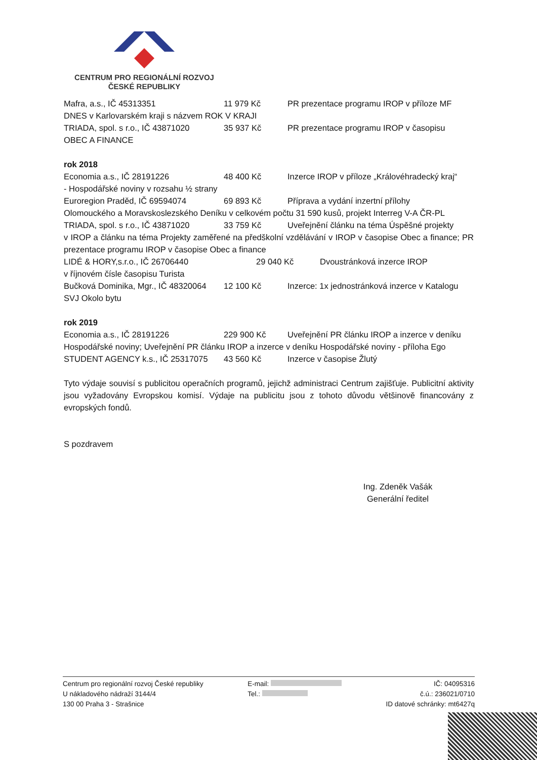CENTRUM PRO REGIONÁLNÍ ROZVOJ
ČESKÉ REPUBLIKY
Mafra, a.s., IČ 45313351 11 979 Kč PR prezentace programu IROP v příloze MF
DNES v Karlovarském kraji s názvem ROK V KRAJI
TRIADA, spol. s r.o., IČ 43871020 35 937 Kč PR prezentace programu IROP v časopisu
OBEC A FINANCE
rok 2018
Economia a.s., IČ 28191226 48 400 Kč Inzerce IROP v příloze „Královéhradecký kraj“
- Hospodářské noviny v rozsahu ½ strany
Euroregion Praděd, IČ 69594074 69 893 Kč Příprava a vydání inzertní přílohy
Olomouckého a Moravskoslezského Deníku v celkovém počtu 31 590 kusů, projekt Interreg V-A ČR-PL
TRIADA, spol. s r.o., IČ 43871020 33 759 Kč Uveřejnění článku na téma Úspěšné projekty
v IROP a článku na téma Projekty zaměřené na předškolní vzdělávání v IROP v časopise Obec a finance; PR prezentace programu IROP v časopise Obec a finance
LIDÉ & HORY,s.r.o., IČ 26706440 29 040 Kč Dvoustránková inzerce IROP
v říjnovém čísle časopisu Turista
Bučková Dominika, Mgr., IČ 48320064 12 100 Kč Inzerce: 1x jednostránková inzerce v Katalogu
SVJ Okolo bytu
rok 2019
Economia a.s., IČ 28191226 229 900 Kč Uveřejnění PR článku IROP a inzerce v deníku
Hospodářské noviny; Uveřejnění PR článku IROP a inzerce v deníku Hospodářské noviny - příloha Ego
STUDENT AGENCY k.s., IČ 25317075 43 560 Kč Inzerce v časopise Žlutý
Tyto výdaje souvisí s publicitou operačních programů, jejichž administraci Centrum zajišťuje. Publicitní aktivity jsou vyžadovány Evropskou komisí. Výdaje na publicitu jsou z tohoto důvodu většinově financovány z evropských fondů.
S pozdravem
Ing. Zdeněk Vašák
Generální ředitel
Centrum pro regionální rozvoj České republiky
U nákladového nádraží 3144/4
130 00 Praha 3 - Strašnice
E-mail:
Tel.:
IČ: 04095316
č.ú.: 236021/0710
ID datové schránky: mt6427q